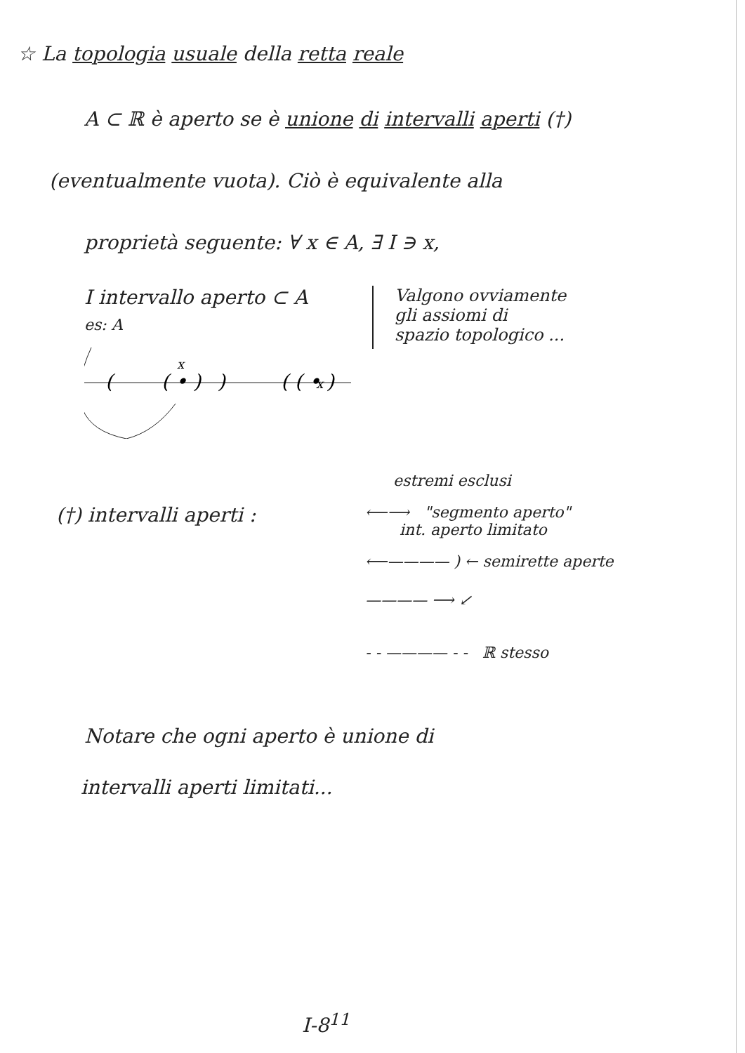☆ La topologia usuale della retta reale
A ⊂ ℝ è aperto se è unione di intervalli aperti (†)
(eventualmente vuota). Ciò è equivalente alla
proprietà seguente: ∀ x ∈ A, ∃ I ∋ x,
I intervallo aperto ⊂ A
es: A
(
( • )
)
x
x
( ( • )
Valgono ovviamente
gli assiomi di
spazio topologico ...
estremi esclusi
(†) intervalli aperti :
⟵⟶ "segmento aperto"
int. aperto limitato
⟵———— ) ← semirette aperte
———— ⟶ ↙
- - ———— - - ℝ stesso
Notare che ogni aperto è unione di
intervalli aperti limitati...
I-8<sup>11</sup>